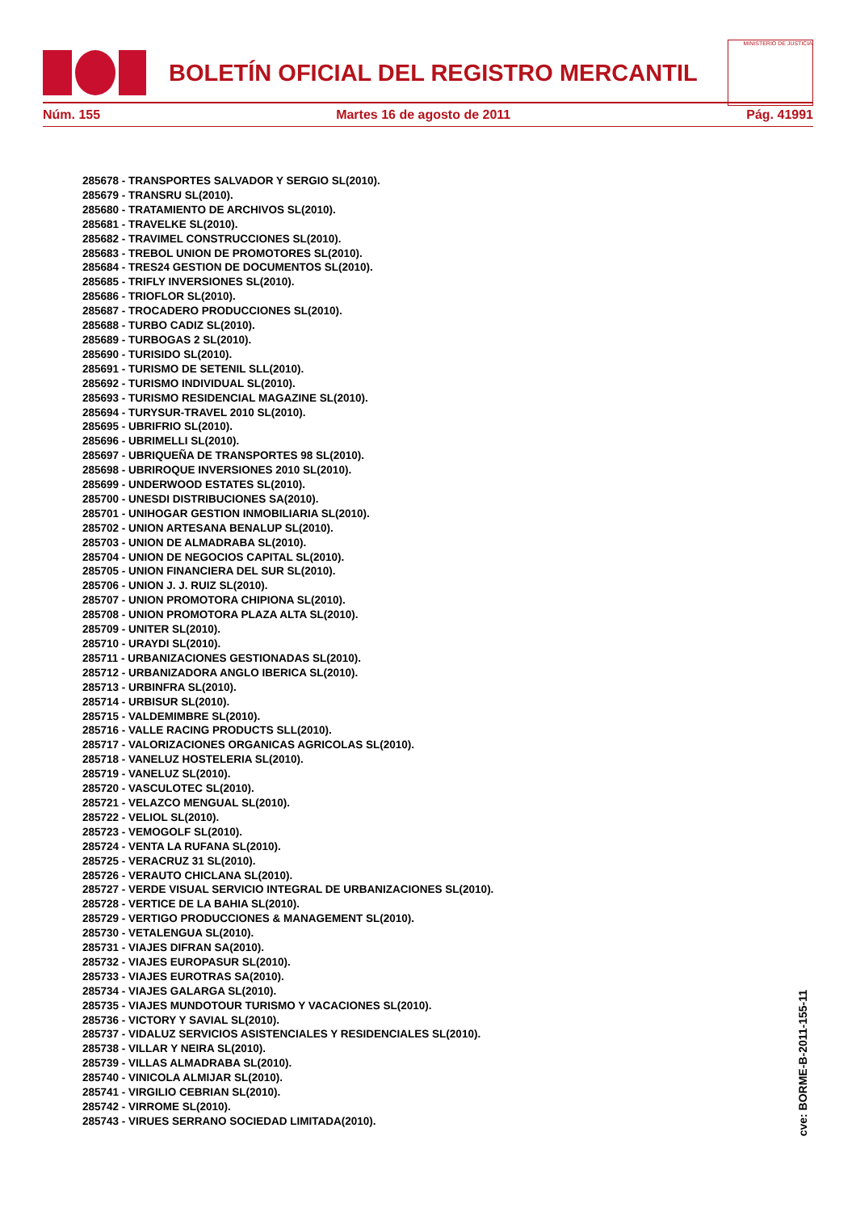BOLETÍN OFICIAL DEL REGISTRO MERCANTIL
MINISTERIO DE JUSTICIA
Núm. 155 Martes 16 de agosto de 2011 Pág. 41991
285678 - TRANSPORTES SALVADOR Y SERGIO SL(2010).
285679 - TRANSRU SL(2010).
285680 - TRATAMIENTO DE ARCHIVOS SL(2010).
285681 - TRAVELKE SL(2010).
285682 - TRAVIMEL CONSTRUCCIONES SL(2010).
285683 - TREBOL UNION DE PROMOTORES SL(2010).
285684 - TRES24 GESTION DE DOCUMENTOS SL(2010).
285685 - TRIFLY INVERSIONES SL(2010).
285686 - TRIOFLOR SL(2010).
285687 - TROCADERO PRODUCCIONES SL(2010).
285688 - TURBO CADIZ SL(2010).
285689 - TURBOGAS 2 SL(2010).
285690 - TURISIDO SL(2010).
285691 - TURISMO DE SETENIL SLL(2010).
285692 - TURISMO INDIVIDUAL SL(2010).
285693 - TURISMO RESIDENCIAL MAGAZINE SL(2010).
285694 - TURYSUR-TRAVEL 2010 SL(2010).
285695 - UBRIFRIO SL(2010).
285696 - UBRIMELLI SL(2010).
285697 - UBRIQUEÑA DE TRANSPORTES 98 SL(2010).
285698 - UBRIROQUE INVERSIONES 2010 SL(2010).
285699 - UNDERWOOD ESTATES SL(2010).
285700 - UNESDI DISTRIBUCIONES SA(2010).
285701 - UNIHOGAR GESTION INMOBILIARIA SL(2010).
285702 - UNION ARTESANA BENALUP SL(2010).
285703 - UNION DE ALMADRABA SL(2010).
285704 - UNION DE NEGOCIOS CAPITAL SL(2010).
285705 - UNION FINANCIERA DEL SUR SL(2010).
285706 - UNION J. J. RUIZ SL(2010).
285707 - UNION PROMOTORA CHIPIONA SL(2010).
285708 - UNION PROMOTORA PLAZA ALTA SL(2010).
285709 - UNITER SL(2010).
285710 - URAYDI SL(2010).
285711 - URBANIZACIONES GESTIONADAS SL(2010).
285712 - URBANIZADORA ANGLO IBERICA SL(2010).
285713 - URBINFRA SL(2010).
285714 - URBISUR SL(2010).
285715 - VALDEMIMBRE SL(2010).
285716 - VALLE RACING PRODUCTS SLL(2010).
285717 - VALORIZACIONES ORGANICAS AGRICOLAS SL(2010).
285718 - VANELUZ HOSTELERIA SL(2010).
285719 - VANELUZ SL(2010).
285720 - VASCULOTEC SL(2010).
285721 - VELAZCO MENGUAL SL(2010).
285722 - VELIOL SL(2010).
285723 - VEMOGOLF SL(2010).
285724 - VENTA LA RUFANA SL(2010).
285725 - VERACRUZ 31 SL(2010).
285726 - VERAUTO CHICLANA SL(2010).
285727 - VERDE VISUAL SERVICIO INTEGRAL DE URBANIZACIONES SL(2010).
285728 - VERTICE DE LA BAHIA SL(2010).
285729 - VERTIGO PRODUCCIONES & MANAGEMENT SL(2010).
285730 - VETALENGUA SL(2010).
285731 - VIAJES DIFRAN SA(2010).
285732 - VIAJES EUROPASUR SL(2010).
285733 - VIAJES EUROTRAS SA(2010).
285734 - VIAJES GALARGA SL(2010).
285735 - VIAJES MUNDOTOUR TURISMO Y VACACIONES SL(2010).
285736 - VICTORY Y SAVIAL SL(2010).
285737 - VIDALUZ SERVICIOS ASISTENCIALES Y RESIDENCIALES SL(2010).
285738 - VILLAR Y NEIRA SL(2010).
285739 - VILLAS ALMADRABA SL(2010).
285740 - VINICOLA ALMIJAR SL(2010).
285741 - VIRGILIO CEBRIAN SL(2010).
285742 - VIRROME SL(2010).
285743 - VIRUES SERRANO SOCIEDAD LIMITADA(2010).
cve: BORME-B-2011-155-11